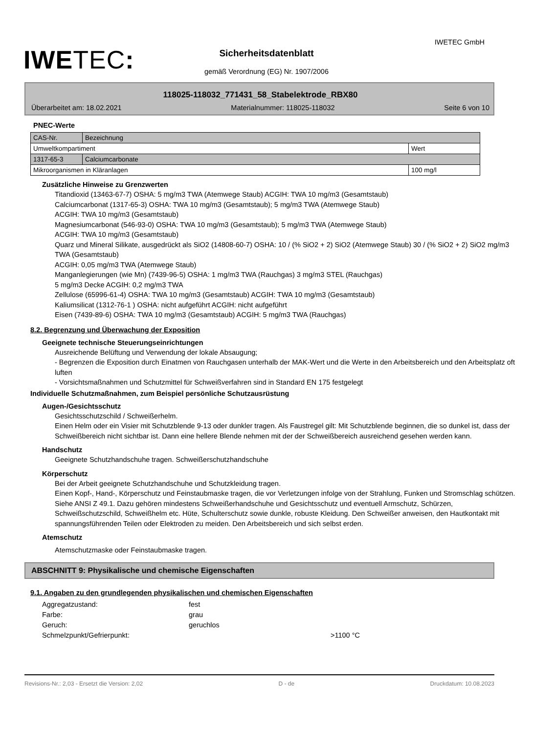IWETEC:
IWETEC GmbH
Sicherheitsdatenblatt
gemäß Verordnung (EG) Nr. 1907/2006
118025-118032_771431_58_Stabelektrode_RBX80
Überarbeitet am: 18.02.2021 Materialnummer: 118025-118032 Seite 6 von 10
PNEC-Werte
| CAS-Nr. | Bezeichnung | |
| Umweltkompartiment | | Wert |
| 1317-65-3 | Calciumcarbonate | |
| Mikroorganismen in Kläranlagen | | 100 mg/l |
Zusätzliche Hinweise zu Grenzwerten
Titandioxid (13463-67-7) OSHA: 5 mg/m3 TWA (Atemwege Staub) ACGIH: TWA 10 mg/m3 (Gesamtstaub)
Calciumcarbonat (1317-65-3) OSHA: TWA 10 mg/m3 (Gesamtstaub); 5 mg/m3 TWA (Atemwege Staub)
ACGIH: TWA 10 mg/m3 (Gesamtstaub)
Magnesiumcarbonat (546-93-0) OSHA: TWA 10 mg/m3 (Gesamtstaub); 5 mg/m3 TWA (Atemwege Staub)
ACGIH: TWA 10 mg/m3 (Gesamtstaub)
Quarz und Mineral Silikate, ausgedrückt als SiO2 (14808-60-7) OSHA: 10 / (% SiO2 + 2) SiO2 (Atemwege Staub) 30 / (% SiO2 + 2) SiO2 mg/m3 TWA (Gesamtstaub)
ACGIH: 0,05 mg/m3 TWA (Atemwege Staub)
Manganlegierungen (wie Mn) (7439-96-5) OSHA: 1 mg/m3 TWA (Rauchgas) 3 mg/m3 STEL (Rauchgas)
5 mg/m3 Decke ACGIH: 0,2 mg/m3 TWA
Zellulose (65996-61-4) OSHA: TWA 10 mg/m3 (Gesamtstaub) ACGIH: TWA 10 mg/m3 (Gesamtstaub)
Kaliumsilicat (1312-76-1 ) OSHA: nicht aufgeführt ACGIH: nicht aufgeführt
Eisen (7439-89-6) OSHA: TWA 10 mg/m3 (Gesamtstaub) ACGIH: 5 mg/m3 TWA (Rauchgas)
8.2. Begrenzung und Überwachung der Exposition
Geeignete technische Steuerungseinrichtungen
Ausreichende Belüftung und Verwendung der lokale Absaugung;
- Begrenzen die Exposition durch Einatmen von Rauchgasen unterhalb der MAK-Wert und die Werte in den Arbeitsbereich und den Arbeitsplatz oft luften
- Vorsichtsmaßnahmen und Schutzmittel für Schweißverfahren sind in Standard EN 175 festgelegt
Individuelle Schutzmaßnahmen, zum Beispiel persönliche Schutzausrüstung
Augen-/Gesichtsschutz
Gesichtsschutzschild / Schweißerhelm.
Einen Helm oder ein Visier mit Schutzblende 9-13 oder dunkler tragen. Als Faustregel gilt: Mit Schutzblende beginnen, die so dunkel ist, dass der Schweißbereich nicht sichtbar ist. Dann eine hellere Blende nehmen mit der der Schweißbereich ausreichend gesehen werden kann.
Handschutz
Geeignete Schutzhandschuhe tragen. Schweißerschutzhandschuhe
Körperschutz
Bei der Arbeit geeignete Schutzhandschuhe und Schutzkleidung tragen.
Einen Kopf-, Hand-, Körperschutz und Feinstaubmaske tragen, die vor Verletzungen infolge von der Strahlung, Funken und Stromschlag schützen. Siehe ANSI Z 49.1. Dazu gehören mindestens Schweißerhandschuhe und Gesichtsschutz und eventuell Armschutz, Schürzen, Schweißschutzschild, Schweißhelm etc. Hüte, Schulterschutz sowie dunkle, robuste Kleidung. Den Schweißer anweisen, den Hautkontakt mit spannungsführenden Teilen oder Elektroden zu meiden. Den Arbeitsbereich und sich selbst erden.
Atemschutz
Atemschutzmaske oder Feinstaubmaske tragen.
ABSCHNITT 9: Physikalische und chemische Eigenschaften
9.1. Angaben zu den grundlegenden physikalischen und chemischen Eigenschaften
Aggregatzustand: fest Farbe: grau Geruch: geruchlos Schmelzpunkt/Gefrierpunkt: >1100 °C
Revisions-Nr.: 2,03 - Ersetzt die Version: 2,02 D - de Druckdatum: 10.08.2023